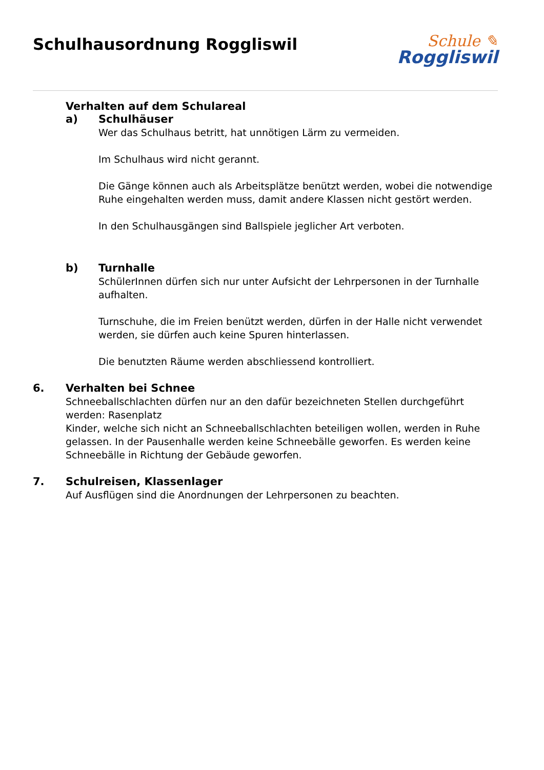Schulhausordnung Roggliswil
Schule ✎
Roggliswil
Verhalten auf dem Schulareal
a) Schulhäuser
Wer das Schulhaus betritt, hat unnötigen Lärm zu vermeiden.
Im Schulhaus wird nicht gerannt.
Die Gänge können auch als Arbeitsplätze benützt werden, wobei die notwendige Ruhe eingehalten werden muss, damit andere Klassen nicht gestört werden.
In den Schulhausgängen sind Ballspiele jeglicher Art verboten.
b) Turnhalle
SchülerInnen dürfen sich nur unter Aufsicht der Lehrpersonen in der Turnhalle aufhalten.
Turnschuhe, die im Freien benützt werden, dürfen in der Halle nicht verwendet werden, sie dürfen auch keine Spuren hinterlassen.
Die benutzten Räume werden abschliessend kontrolliert.
6. Verhalten bei Schnee
Schneeballschlachten dürfen nur an den dafür bezeichneten Stellen durchgeführt werden: Rasenplatz
Kinder, welche sich nicht an Schneeballschlachten beteiligen wollen, werden in Ruhe gelassen. In der Pausenhalle werden keine Schneebälle geworfen. Es werden keine Schneebälle in Richtung der Gebäude geworfen.
7. Schulreisen, Klassenlager
Auf Ausflügen sind die Anordnungen der Lehrpersonen zu beachten.